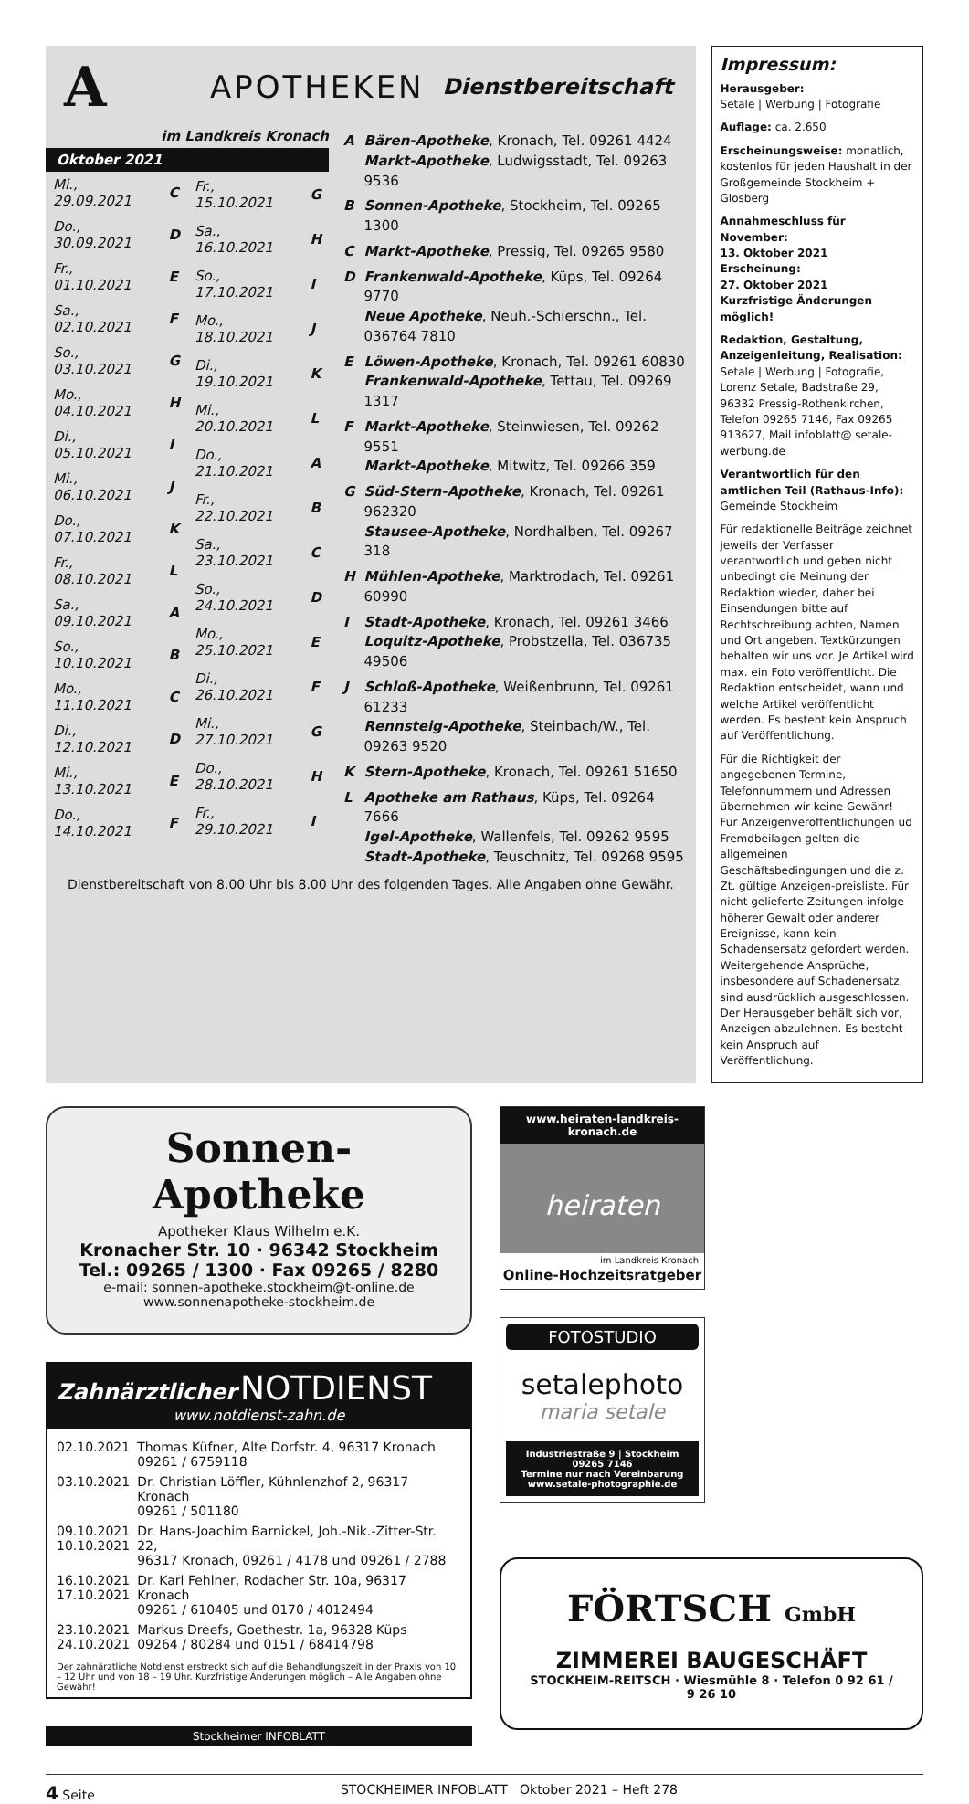A
APOTHEKEN
Dienstbereitschaft
im Landkreis Kronach
Oktober 2021
| Mi., 29.09.2021 | C |
| Do., 30.09.2021 | D |
| Fr., 01.10.2021 | E |
| Sa., 02.10.2021 | F |
| So., 03.10.2021 | G |
| Mo., 04.10.2021 | H |
| Di., 05.10.2021 | I |
| Mi., 06.10.2021 | J |
| Do., 07.10.2021 | K |
| Fr., 08.10.2021 | L |
| Sa., 09.10.2021 | A |
| So., 10.10.2021 | B |
| Mo., 11.10.2021 | C |
| Di., 12.10.2021 | D |
| Mi., 13.10.2021 | E |
| Do., 14.10.2021 | F |
| Fr., 15.10.2021 | G |
| Sa., 16.10.2021 | H |
| So., 17.10.2021 | I |
| Mo., 18.10.2021 | J |
| Di., 19.10.2021 | K |
| Mi., 20.10.2021 | L |
| Do., 21.10.2021 | A |
| Fr., 22.10.2021 | B |
| Sa., 23.10.2021 | C |
| So., 24.10.2021 | D |
| Mo., 25.10.2021 | E |
| Di., 26.10.2021 | F |
| Mi., 27.10.2021 | G |
| Do., 28.10.2021 | H |
| Fr., 29.10.2021 | I |
| A | Bären-Apotheke , Kronach, Tel. 09261 4424 Markt-Apotheke , Ludwigsstadt, Tel. 09263 9536 |
| B | Sonnen-Apotheke , Stockheim, Tel. 09265 1300 |
| C | Markt-Apotheke , Pressig, Tel. 09265 9580 |
| D | Frankenwald-Apotheke , Küps, Tel. 09264 9770 Neue Apotheke , Neuh.-Schierschn., Tel. 036764 7810 |
| E | Löwen-Apotheke , Kronach, Tel. 09261 60830 Frankenwald-Apotheke , Tettau, Tel. 09269 1317 |
| F | Markt-Apotheke , Steinwiesen, Tel. 09262 9551 Markt-Apotheke , Mitwitz, Tel. 09266 359 |
| G | Süd-Stern-Apotheke , Kronach, Tel. 09261 962320 Stausee-Apotheke , Nordhalben, Tel. 09267 318 |
| H | Mühlen-Apotheke , Marktrodach, Tel. 09261 60990 |
| I | Stadt-Apotheke , Kronach, Tel. 09261 3466 Loquitz-Apotheke , Probstzella, Tel. 036735 49506 |
| J | Schloß-Apotheke , Weißenbrunn, Tel. 09261 61233 Rennsteig-Apotheke , Steinbach/W., Tel. 09263 9520 |
| K | Stern-Apotheke , Kronach, Tel. 09261 51650 |
| L | Apotheke am Rathaus , Küps, Tel. 09264 7666 Igel-Apotheke , Wallenfels, Tel. 09262 9595 Stadt-Apotheke , Teuschnitz, Tel. 09268 9595 |
Dienstbereitschaft von 8.00 Uhr bis 8.00 Uhr des folgenden Tages. Alle Angaben ohne Gewähr.
Impressum:
Herausgeber:
Setale | Werbung | Fotografie
Auflage: ca. 2.650
Erscheinungsweise: monatlich, kostenlos für jeden Haushalt in der Großgemeinde Stockheim + Glosberg
Annahmeschluss für November:
13. Oktober 2021
Erscheinung:
27. Oktober 2021
Kurzfristige Änderungen möglich!
Redaktion, Gestaltung, Anzeigenleitung, Realisation:
Setale | Werbung | Fotografie, Lorenz Setale, Badstraße 29, 96332 Pressig-Rothenkirchen, Telefon 09265 7146, Fax 09265 913627, Mail infoblatt@ setale-werbung.de
Verantwortlich für den amtlichen Teil (Rathaus-Info):
Gemeinde Stockheim
Für redaktionelle Beiträge zeichnet jeweils der Verfasser verantwortlich und geben nicht unbedingt die Meinung der Redaktion wieder, daher bei Einsendungen bitte auf Rechtschreibung achten, Namen und Ort angeben. Textkürzungen behalten wir uns vor. Je Artikel wird max. ein Foto veröffentlicht. Die Redaktion entscheidet, wann und welche Artikel veröffentlicht werden. Es besteht kein Anspruch auf Veröffentlichung.
Für die Richtigkeit der angegebenen Termine, Telefonnummern und Adressen übernehmen wir keine Gewähr!
Für Anzeigenveröffentlichungen ud Fremdbeilagen gelten die allgemeinen Geschäftsbedingungen und die z. Zt. gültige Anzeigen-preisliste. Für nicht gelieferte Zeitungen infolge höherer Gewalt oder anderer Ereignisse, kann kein Schadensersatz gefordert werden. Weitergehende Ansprüche, insbesondere auf Schadenersatz, sind ausdrücklich ausgeschlossen.
Der Herausgeber behält sich vor, Anzeigen abzulehnen. Es besteht kein Anspruch auf Veröffentlichung.
Sonnen-
Apotheke
Apotheker Klaus Wilhelm e.K.
Kronacher Str. 10 · 96342 Stockheim
Tel.: 09265 / 1300 · Fax 09265 / 8280
e-mail: sonnen-apotheke.stockheim@t-online.de
www.sonnenapotheke-stockheim.de
Zahnärztlicher NOTDIENST
www.notdienst-zahn.de
| 02.10.2021 | Thomas Küfner, Alte Dorfstr. 4, 96317 Kronach 09261 / 6759118 |
| 03.10.2021 | Dr. Christian Löffler, Kühnlenzhof 2, 96317 Kronach 09261 / 501180 |
| 09.10.2021 10.10.2021 | Dr. Hans-Joachim Barnickel, Joh.-Nik.-Zitter-Str. 22, 96317 Kronach, 09261 / 4178 und 09261 / 2788 |
| 16.10.2021 17.10.2021 | Dr. Karl Fehlner, Rodacher Str. 10a, 96317 Kronach 09261 / 610405 und 0170 / 4012494 |
| 23.10.2021 24.10.2021 | Markus Dreefs, Goethestr. 1a, 96328 Küps 09264 / 80284 und 0151 / 68414798 |
Der zahnärztliche Notdienst erstreckt sich auf die Behandlungszeit in der Praxis von 10 – 12 Uhr und von 18 – 19 Uhr. Kurzfristige Änderungen möglich – Alle Angaben ohne Gewähr!
Stockheimer INFOBLATT
www.heiraten-landkreis-kronach.de
heiraten
im Landkreis Kronach
Online-Hochzeitsratgeber
FOTOSTUDIO
setalephoto
maria setale
Industriestraße 9 | Stockheim
09265 7146
Termine nur nach Vereinbarung
www.setale-photographie.de
FÖRTSCH GmbH
ZIMMEREI BAUGESCHÄFT
STOCKHEIM-REITSCH · Wiesmühle 8 · Telefon 0 92 61 / 9 26 10
4 Seite STOCKHEIMER INFOBLATT Oktober 2021 – Heft 278